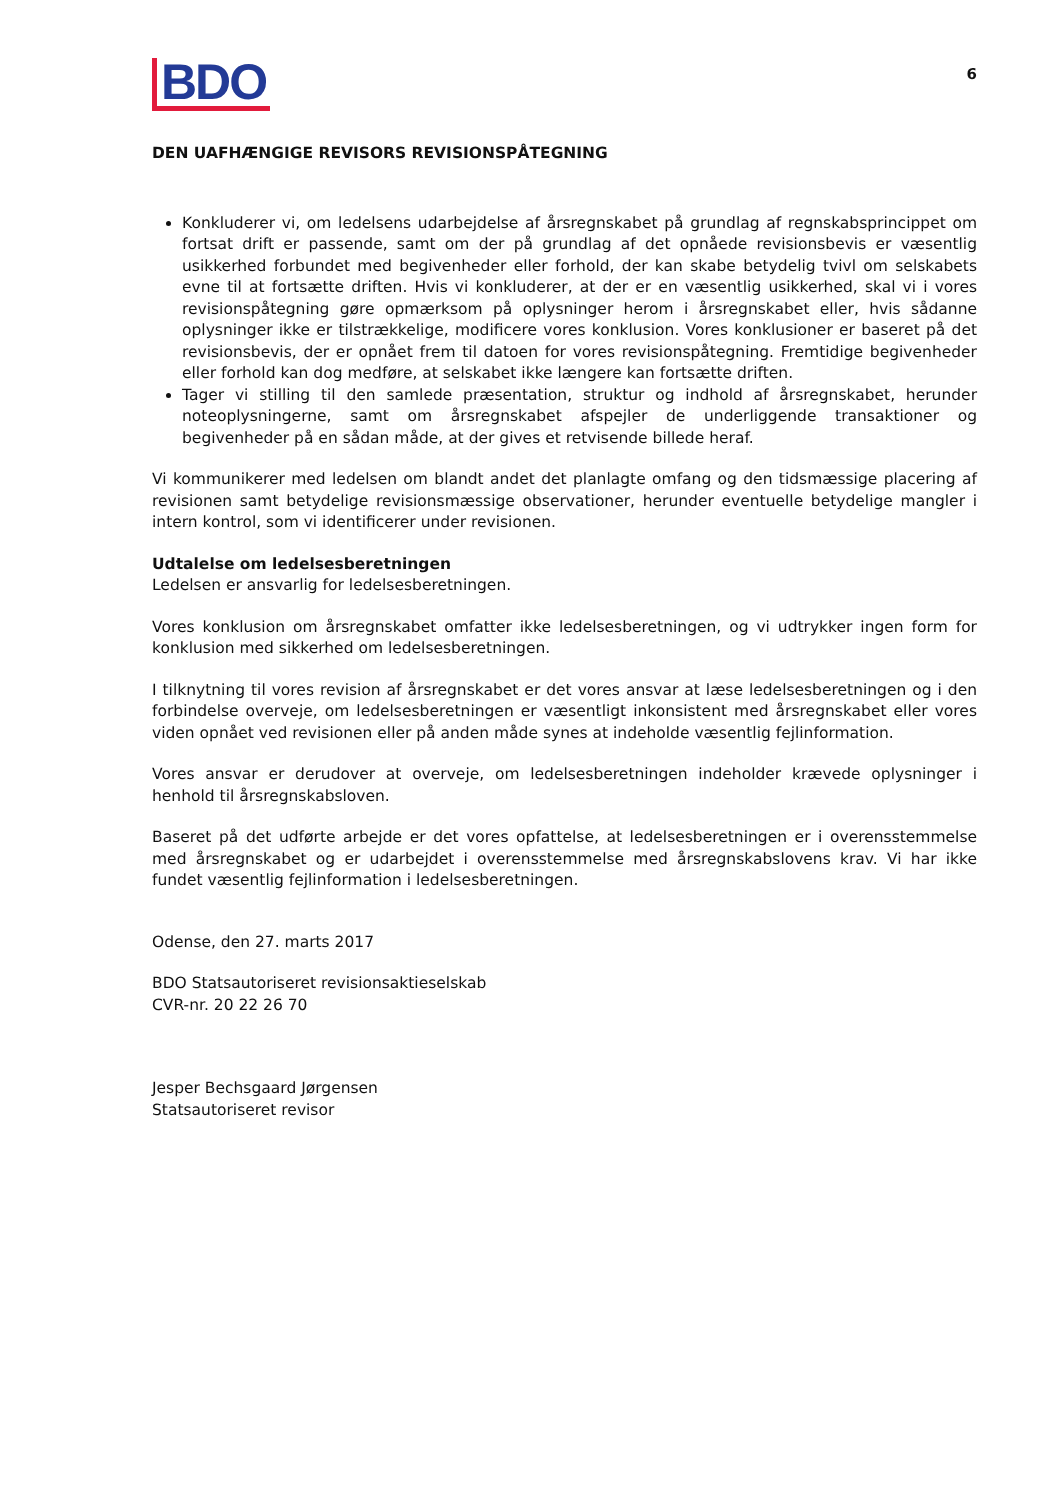BDO
6
DEN UAFHÆNGIGE REVISORS REVISIONSPÅTEGNING
Konkluderer vi, om ledelsens udarbejdelse af årsregnskabet på grundlag af regnskabsprincippet om fortsat drift er passende, samt om der på grundlag af det opnåede revisionsbevis er væsentlig usikkerhed forbundet med begivenheder eller forhold, der kan skabe betydelig tvivl om selskabets evne til at fortsætte driften. Hvis vi konkluderer, at der er en væsentlig usikkerhed, skal vi i vores revisionspåtegning gøre opmærksom på oplysninger herom i årsregnskabet eller, hvis sådanne oplysninger ikke er tilstrækkelige, modificere vores konklusion. Vores konklusioner er baseret på det revisionsbevis, der er opnået frem til datoen for vores revisionspåtegning. Fremtidige begivenheder eller forhold kan dog medføre, at selskabet ikke længere kan fortsætte driften.
Tager vi stilling til den samlede præsentation, struktur og indhold af årsregnskabet, herunder noteoplysningerne, samt om årsregnskabet afspejler de underliggende transaktioner og begivenheder på en sådan måde, at der gives et retvisende billede heraf.
Vi kommunikerer med ledelsen om blandt andet det planlagte omfang og den tidsmæssige placering af revisionen samt betydelige revisionsmæssige observationer, herunder eventuelle betydelige mangler i intern kontrol, som vi identificerer under revisionen.
Udtalelse om ledelsesberetningen
Ledelsen er ansvarlig for ledelsesberetningen.
Vores konklusion om årsregnskabet omfatter ikke ledelsesberetningen, og vi udtrykker ingen form for konklusion med sikkerhed om ledelsesberetningen.
I tilknytning til vores revision af årsregnskabet er det vores ansvar at læse ledelsesberetningen og i den forbindelse overveje, om ledelsesberetningen er væsentligt inkonsistent med årsregnskabet eller vores viden opnået ved revisionen eller på anden måde synes at indeholde væsentlig fejlinformation.
Vores ansvar er derudover at overveje, om ledelsesberetningen indeholder krævede oplysninger i henhold til årsregnskabsloven.
Baseret på det udførte arbejde er det vores opfattelse, at ledelsesberetningen er i overensstemmelse med årsregnskabet og er udarbejdet i overensstemmelse med årsregnskabslovens krav. Vi har ikke fundet væsentlig fejlinformation i ledelsesberetningen.
Odense, den 27. marts 2017
BDO Statsautoriseret revisionsaktieselskab
CVR-nr. 20 22 26 70
Jesper Bechsgaard Jørgensen
Statsautoriseret revisor